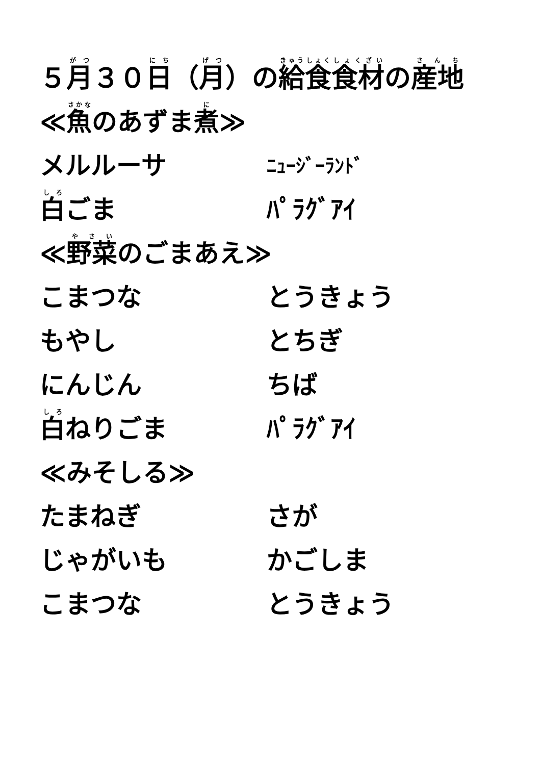５ 月 ３０ 日 （ 月 ）の 給食 食材 の 産地
≪ 魚 のあずま 煮 ≫
メルルーサ ﾆｭｰｼﾞｰﾗﾝﾄﾞ
白ごま ﾊﾟﾗｸﾞｱｲ
≪ 野菜 のごまあえ≫
こまつな とうきょう
もやし とちぎ
にんじん ちば
白ねりごま ﾊﾟﾗｸﾞｱｲ
≪みそしる≫
たまねぎ さが
じゃがいも かごしま
こまつな とうきょう